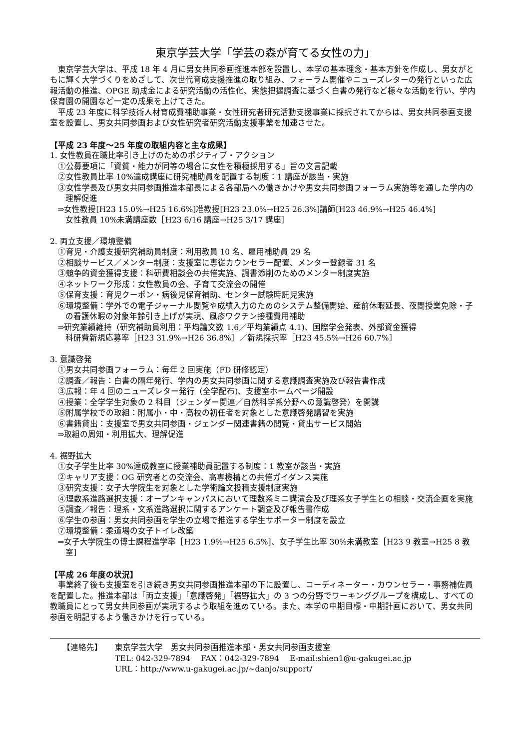東京学芸大学「学芸の森が育てる女性の力」
東京学芸大学は、平成 18 年 4 月に男女共同参画推進本部を設置し、本学の基本理念・基本方針を作成し、男女がともに輝く大学づくりをめざして、次世代育成支援推進の取り組み、フォーラム開催やニューズレターの発行といった広報活動の推進、OPGE 助成金による研究活動の活性化、実態把握調査に基づく白書の発行など様々な活動を行い、学内保育園の開園など一定の成果を上げてきた。
平成 23 年度に科学技術人材育成費補助事業・女性研究者研究活動支援事業に採択されてからは、男女共同参画支援室を設置し、男女共同参画および女性研究者研究活動支援事業を加速させた。
【平成 23 年度～25 年度の取組内容と主な成果】
1. 女性教員在職比率引き上げのためのポジティブ・アクション
①公募要項に「資質・能力が同等の場合に女性を積極採用する」旨の文言記載
②女性教員比率 10%達成講座に研究補助員を配置する制度：1 講座が該当・実施
③女性学長及び男女共同参画推進本部長による各部局への働きかけや男女共同参画フォーラム実施等を通した学内の理解促進
⇒女性教授[H23 15.0%→H25 16.6%]准教授[H23 23.0%→H25 26.3%]講師[H23 46.9%→H25 46.4%]
女性教員 10%未満講座数［H23 6/16 講座→H25 3/17 講座］
2. 両立支援／環境整備
①育児・介護支援研究補助員制度：利用教員 10 名、雇用補助員 29 名
②相談サービス／メンター制度：支援室に専従カウンセラー配置、メンター登録者 31 名
③競争的資金獲得支援：科研費相談会の共催実施、調書添削のためのメンター制度実施
④ネットワーク形成：女性教員の会、子育て交流会の開催
⑤保育支援：育児クーポン・病後児保育補助、センター試験時託児実施
⑥環境整備：学外での電子ジャーナル閲覧や成績入力のためのシステム整備開始、産前休暇延長、夜間授業免除・子の看護休暇の対象年齢引き上げが実現、風疹ワクチン接種費用補助
⇒研究業績維持（研究補助員利用：平均論文数 1.6／平均業績点 4.1)、国際学会発表、外部資金獲得
科研費新規応募率［H23 31.9%→H26 36.8%］／新規採択率［H23 45.5%→H26 60.7%］
3. 意識啓発
①男女共同参画フォーラム：毎年 2 回実施（FD 研修認定）
②調査／報告：白書の隔年発行、学内の男女共同参画に関する意識調査実施及び報告書作成
③広報：年 4 回のニューズレター発行（全学配布)、支援室ホームページ開設
④授業：全学学生対象の 2 科目（ジェンダー関連／自然科学系分野への意識啓発）を開講
⑤附属学校での取組：附属小・中・高校の初任者を対象とした意識啓発講習を実施
⑥書籍貸出：支援室で男女共同参画・ジェンダー関連書籍の閲覧・貸出サービス開始
⇒取組の周知・利用拡大、理解促進
4. 裾野拡大
①女子学生比率 30%達成教室に授業補助員配置する制度：1 教室が該当・実施
②キャリア支援：OG 研究者との交流会、高専機構との共催ガイダンス実施
③研究支援：女子大学院生を対象とした学術論文投稿支援制度実施
④理数系進路選択支援：オープンキャンパスにおいて理数系ミニ講演会及び理系女子学生との相談・交流企画を実施
⑤調査／報告：理系・文系進路選択に関するアンケート調査及び報告書作成
⑥学生の参画：男女共同参画を学生の立場で推進する学生サポーター制度を設立
⑦環境整備：柔道場の女子トイレ改築
⇒女子大学院生の博士課程進学率［H23 1.9%→H25 6.5%]、女子学生比率 30%未満教室［H23 9 教室→H25 8 教室]
【平成 26 年度の状況】
事業終了後も支援室を引き続き男女共同参画推進本部の下に設置し、コーディネーター・カウンセラー・事務補佐員を配置した。推進本部は「両立支援」「意識啓発」「裾野拡大」の 3 つの分野でワーキンググループを構成し、すべての教職員にとって男女共同参画が実現するよう取組を進めている。また、本学の中期目標・中期計画において、男女共同参画を明記するよう働きかけを行っている。
【連絡先】 東京学芸大学　男女共同参画推進本部・男女共同参画支援室
TEL: 042-329-7894　 FAX：042-329-7894　 E-mail:shien1@u-gakugei.ac.jp
URL：http://www.u-gakugei.ac.jp/~danjo/support/